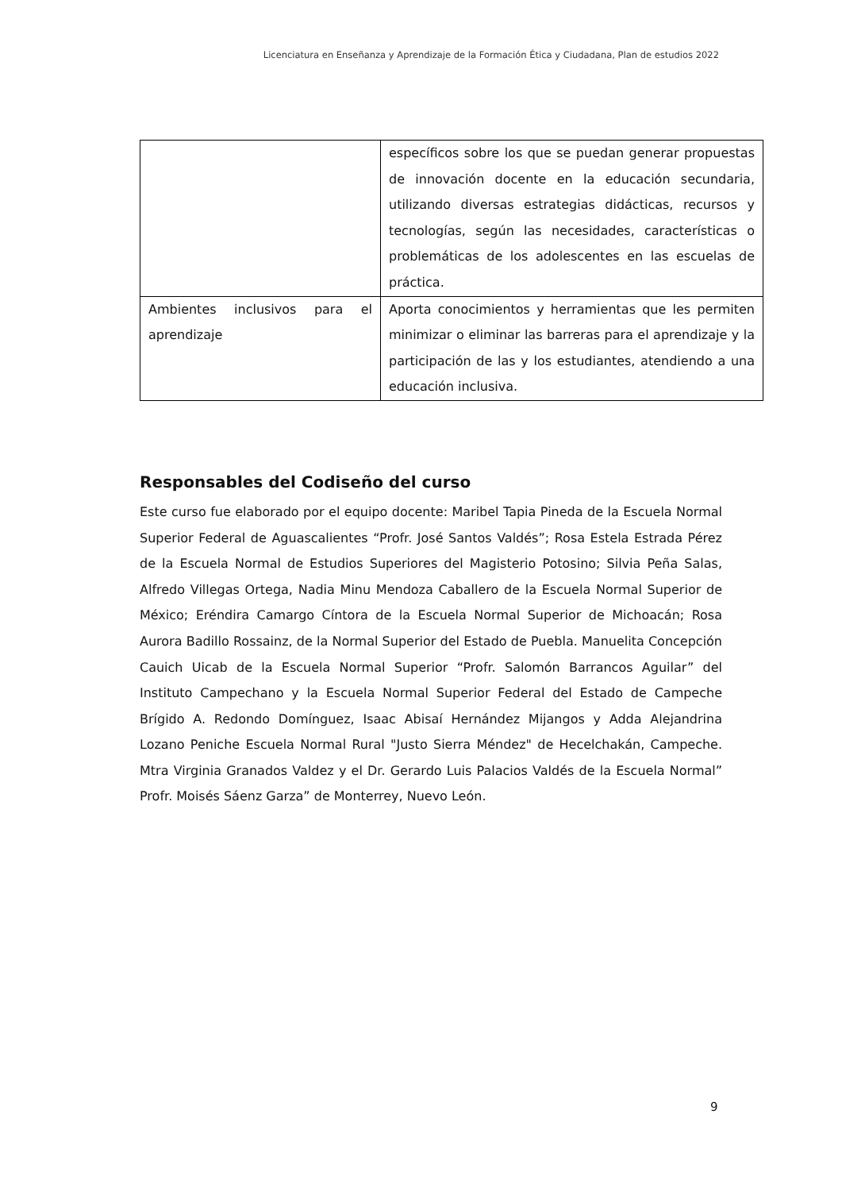Licenciatura en Enseñanza y Aprendizaje de la Formación Ética y Ciudadana, Plan de estudios 2022
| | específicos sobre los que se puedan generar propuestas de innovación docente en la educación secundaria, utilizando diversas estrategias didácticas, recursos y tecnologías, según las necesidades, características o problemáticas de los adolescentes en las escuelas de práctica. |
| Ambientes inclusivos para el aprendizaje | Aporta conocimientos y herramientas que les permiten minimizar o eliminar las barreras para el aprendizaje y la participación de las y los estudiantes, atendiendo a una educación inclusiva. |
Responsables del Codiseño del curso
Este curso fue elaborado por el equipo docente: Maribel Tapia Pineda de la Escuela Normal Superior Federal de Aguascalientes “Profr. José Santos Valdés”; Rosa Estela Estrada Pérez de la Escuela Normal de Estudios Superiores del Magisterio Potosino; Silvia Peña Salas, Alfredo Villegas Ortega, Nadia Minu Mendoza Caballero de la Escuela Normal Superior de México; Eréndira Camargo Cíntora de la Escuela Normal Superior de Michoacán; Rosa Aurora Badillo Rossainz, de la Normal Superior del Estado de Puebla. Manuelita Concepción Cauich Uicab de la Escuela Normal Superior “Profr. Salomón Barrancos Aguilar” del Instituto Campechano y la Escuela Normal Superior Federal del Estado de Campeche Brígido A. Redondo Domínguez, Isaac Abisaí Hernández Mijangos y Adda Alejandrina Lozano Peniche Escuela Normal Rural "Justo Sierra Méndez" de Hecelchakán, Campeche. Mtra Virginia Granados Valdez y el Dr. Gerardo Luis Palacios Valdés de la Escuela Normal” Profr. Moisés Sáenz Garza” de Monterrey, Nuevo León.
9